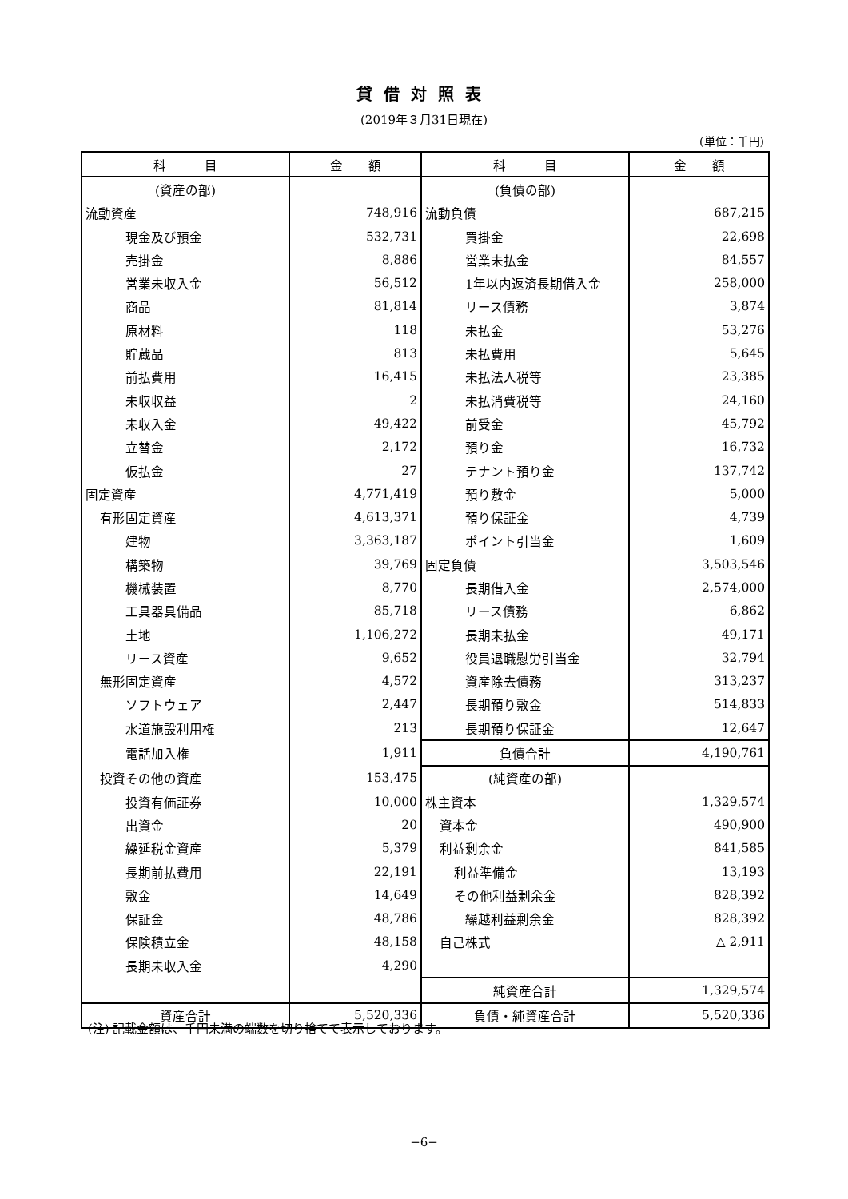貸借対照表
(2019年３月31日現在)
(単位：千円)
| 科 目 | 金 額 | 科 目 | 金 額 |
| --- | --- | --- | --- |
| (資産の部) | | (負債の部) | |
| 流動資産 | 748,916 | 流動負債 | 687,215 |
| 現金及び預金 | 532,731 | 買掛金 | 22,698 |
| 売掛金 | 8,886 | 営業未払金 | 84,557 |
| 営業未収入金 | 56,512 | 1年以内返済長期借入金 | 258,000 |
| 商品 | 81,814 | リース債務 | 3,874 |
| 原材料 | 118 | 未払金 | 53,276 |
| 貯蔵品 | 813 | 未払費用 | 5,645 |
| 前払費用 | 16,415 | 未払法人税等 | 23,385 |
| 未収収益 | 2 | 未払消費税等 | 24,160 |
| 未収入金 | 49,422 | 前受金 | 45,792 |
| 立替金 | 2,172 | 預り金 | 16,732 |
| 仮払金 | 27 | テナント預り金 | 137,742 |
| 固定資産 | 4,771,419 | 預り敷金 | 5,000 |
| 有形固定資産 | 4,613,371 | 預り保証金 | 4,739 |
| 建物 | 3,363,187 | ポイント引当金 | 1,609 |
| 構築物 | 39,769 | 固定負債 | 3,503,546 |
| 機械装置 | 8,770 | 長期借入金 | 2,574,000 |
| 工具器具備品 | 85,718 | リース債務 | 6,862 |
| 土地 | 1,106,272 | 長期未払金 | 49,171 |
| リース資産 | 9,652 | 役員退職慰労引当金 | 32,794 |
| 無形固定資産 | 4,572 | 資産除去債務 | 313,237 |
| ソフトウェア | 2,447 | 長期預り敷金 | 514,833 |
| 水道施設利用権 | 213 | 長期預り保証金 | 12,647 |
| 電話加入権 | 1,911 | 負債合計 | 4,190,761 |
| 投資その他の資産 | 153,475 | (純資産の部) | |
| 投資有価証券 | 10,000 | 株主資本 | 1,329,574 |
| 出資金 | 20 | 資本金 | 490,900 |
| 繰延税金資産 | 5,379 | 利益剰余金 | 841,585 |
| 長期前払費用 | 22,191 | 利益準備金 | 13,193 |
| 敷金 | 14,649 | その他利益剰余金 | 828,392 |
| 保証金 | 48,786 | 繰越利益剰余金 | 828,392 |
| 保険積立金 | 48,158 | 自己株式 | △ 2,911 |
| 長期未収入金 | 4,290 | | |
| | | 純資産合計 | 1,329,574 |
| 資産合計 | 5,520,336 | 負債・純資産合計 | 5,520,336 |
(注) 記載金額は、千円未満の端数を切り捨てて表示しております。
−6−